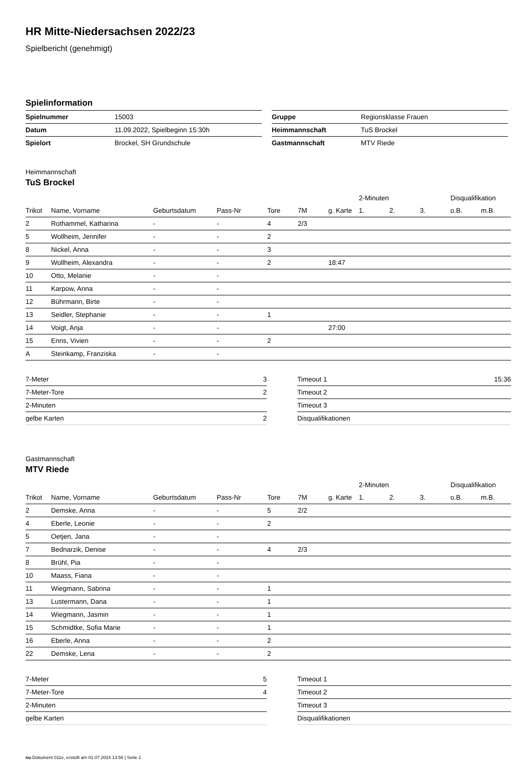HR Mitte-Niedersachsen 2022/23
Spielbericht (genehmigt)
Spielinformation
| Spielnummer | 15003 |
| Datum | 11.09.2022, Spielbeginn 15:30h |
| Spielort | Brockel, SH Grundschule |
| Gruppe | Regionsklasse Frauen |
| Heimmannschaft | TuS Brockel |
| Gastmannschaft | MTV Riede |
Heimmannschaft
TuS Brockel
| | | | | | | | 2-Minuten | | | Disqualifikation | |
| --- | --- | --- | --- | --- | --- | --- | --- | --- | --- | --- | --- |
| Trikot | Name, Vorname | Geburtsdatum | Pass-Nr | Tore | 7M | g. Karte | 1. | 2. | 3. | o.B. | m.B. |
| 2 | Rothammel, Katharina | - | - | 4 | 2/3 | | | | | | |
| 5 | Wollheim, Jennifer | - | - | 2 | | | | | | | |
| 8 | Nickel, Anna | - | - | 3 | | | | | | | |
| 9 | Wollheim, Alexandra | - | - | 2 | | 18:47 | | | | | |
| 10 | Otto, Melanie | - | - | | | | | | | | |
| 11 | Karpow, Anna | - | - | | | | | | | | |
| 12 | Bührmann, Birte | - | - | | | | | | | | |
| 13 | Seidler, Stephanie | - | - | 1 | | | | | | | |
| 14 | Voigt, Anja | - | - | | | 27:00 | | | | | |
| 15 | Enns, Vivien | - | - | 2 | | | | | | | |
| A | Steinkamp, Franziska | - | - | | | | | | | | |
| 7-Meter | 3 |
| 7-Meter-Tore | 2 |
| 2-Minuten | |
| gelbe Karten | 2 |
| Timeout 1 | 15:36 |
| Timeout 2 | |
| Timeout 3 | |
| Disqualifikationen | |
Gastmannschaft
MTV Riede
| | | | | | | | 2-Minuten | | | Disqualifikation | |
| --- | --- | --- | --- | --- | --- | --- | --- | --- | --- | --- | --- |
| Trikot | Name, Vorname | Geburtsdatum | Pass-Nr | Tore | 7M | g. Karte | 1. | 2. | 3. | o.B. | m.B. |
| 2 | Demske, Anna | - | - | 5 | 2/2 | | | | | | |
| 4 | Eberle, Leonie | - | - | 2 | | | | | | | |
| 5 | Oetjen, Jana | - | - | | | | | | | | |
| 7 | Bednarzik, Denise | - | - | 4 | 2/3 | | | | | | |
| 8 | Brühl, Pia | - | - | | | | | | | | |
| 10 | Maass, Fiana | - | - | | | | | | | | |
| 11 | Wiegmann, Sabrina | - | - | 1 | | | | | | | |
| 13 | Lustermann, Dana | - | - | 1 | | | | | | | |
| 14 | Wiegmann, Jasmin | - | - | 1 | | | | | | | |
| 15 | Schmidtke, Sofia Marie | - | - | 1 | | | | | | | |
| 16 | Eberle, Anna | - | - | 2 | | | | | | | |
| 22 | Demske, Lena | - | - | 2 | | | | | | | |
| 7-Meter | 5 |
| 7-Meter-Tore | 4 |
| 2-Minuten | |
| gelbe Karten | |
| Timeout 1 | |
| Timeout 2 | |
| Timeout 3 | |
| Disqualifikationen | |
nu.Dokument 011e, erstellt am 01.07.2024 13:56 | Seite 1